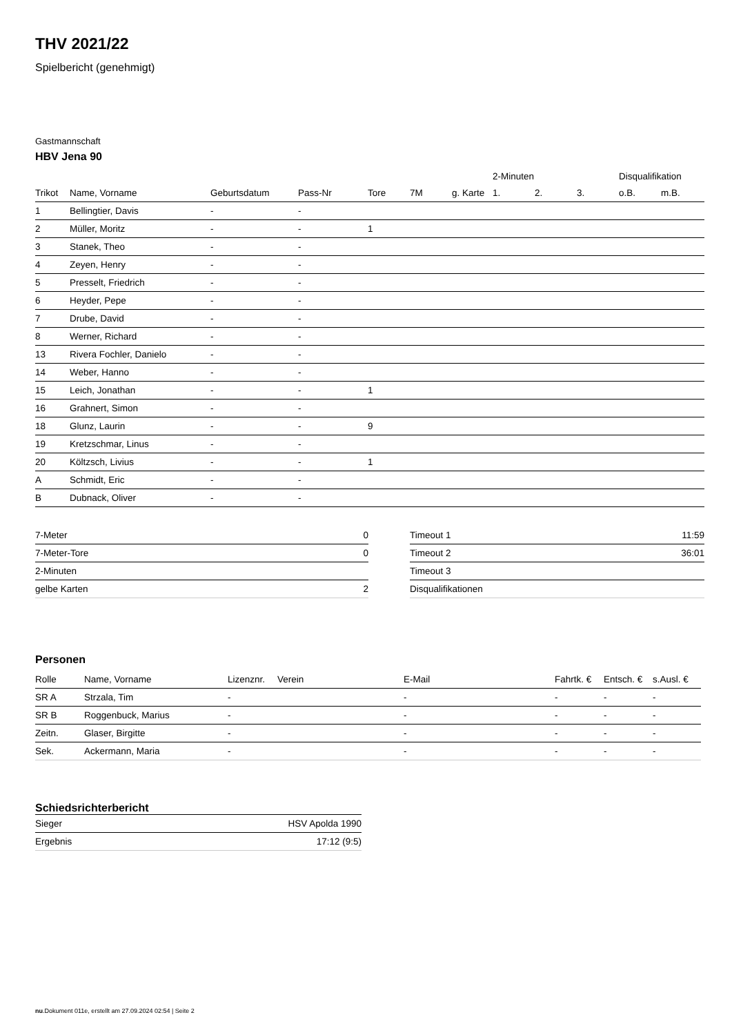THV 2021/22
Spielbericht (genehmigt)
Gastmannschaft
HBV Jena 90
| | | | | | | | 2-Minuten | | | Disqualifikation | |
| --- | --- | --- | --- | --- | --- | --- | --- | --- | --- | --- | --- |
| Trikot | Name, Vorname | Geburtsdatum | Pass-Nr | Tore | 7M | g. Karte | 1. | 2. | 3. | o.B. | m.B. |
| 1 | Bellingtier, Davis | - | - | | | | | | | | |
| 2 | Müller, Moritz | - | - | 1 | | | | | | | |
| 3 | Stanek, Theo | - | - | | | | | | | | |
| 4 | Zeyen, Henry | - | - | | | | | | | | |
| 5 | Presselt, Friedrich | - | - | | | | | | | | |
| 6 | Heyder, Pepe | - | - | | | | | | | | |
| 7 | Drube, David | - | - | | | | | | | | |
| 8 | Werner, Richard | - | - | | | | | | | | |
| 13 | Rivera Fochler, Danielo | - | - | | | | | | | | |
| 14 | Weber, Hanno | - | - | | | | | | | | |
| 15 | Leich, Jonathan | - | - | 1 | | | | | | | |
| 16 | Grahnert, Simon | - | - | | | | | | | | |
| 18 | Glunz, Laurin | - | - | 9 | | | | | | | |
| 19 | Kretzschmar, Linus | - | - | | | | | | | | |
| 20 | Költzsch, Livius | - | - | 1 | | | | | | | |
| A | Schmidt, Eric | - | - | | | | | | | | |
| B | Dubnack, Oliver | - | - | | | | | | | | |
| 7-Meter | 0 |
| 7-Meter-Tore | 0 |
| 2-Minuten | |
| gelbe Karten | 2 |
| Timeout 1 | 11:59 |
| Timeout 2 | 36:01 |
| Timeout 3 | |
| Disqualifikationen | |
Personen
| Rolle | Name, Vorname | Lizenznr. | Verein | E-Mail | Fahrtk. € | Entsch. € | s.Ausl. € |
| --- | --- | --- | --- | --- | --- | --- | --- |
| SR A | Strzala, Tim | - | | - | - | - | - |
| SR B | Roggenbuck, Marius | - | | - | - | - | - |
| Zeitn. | Glaser, Birgitte | - | | - | - | - | - |
| Sek. | Ackermann, Maria | - | | - | - | - | - |
Schiedsrichterbericht
| Sieger | HSV Apolda 1990 |
| Ergebnis | 17:12 (9:5) |
nu.Dokument 011e, erstellt am 27.09.2024 02:54 | Seite 2